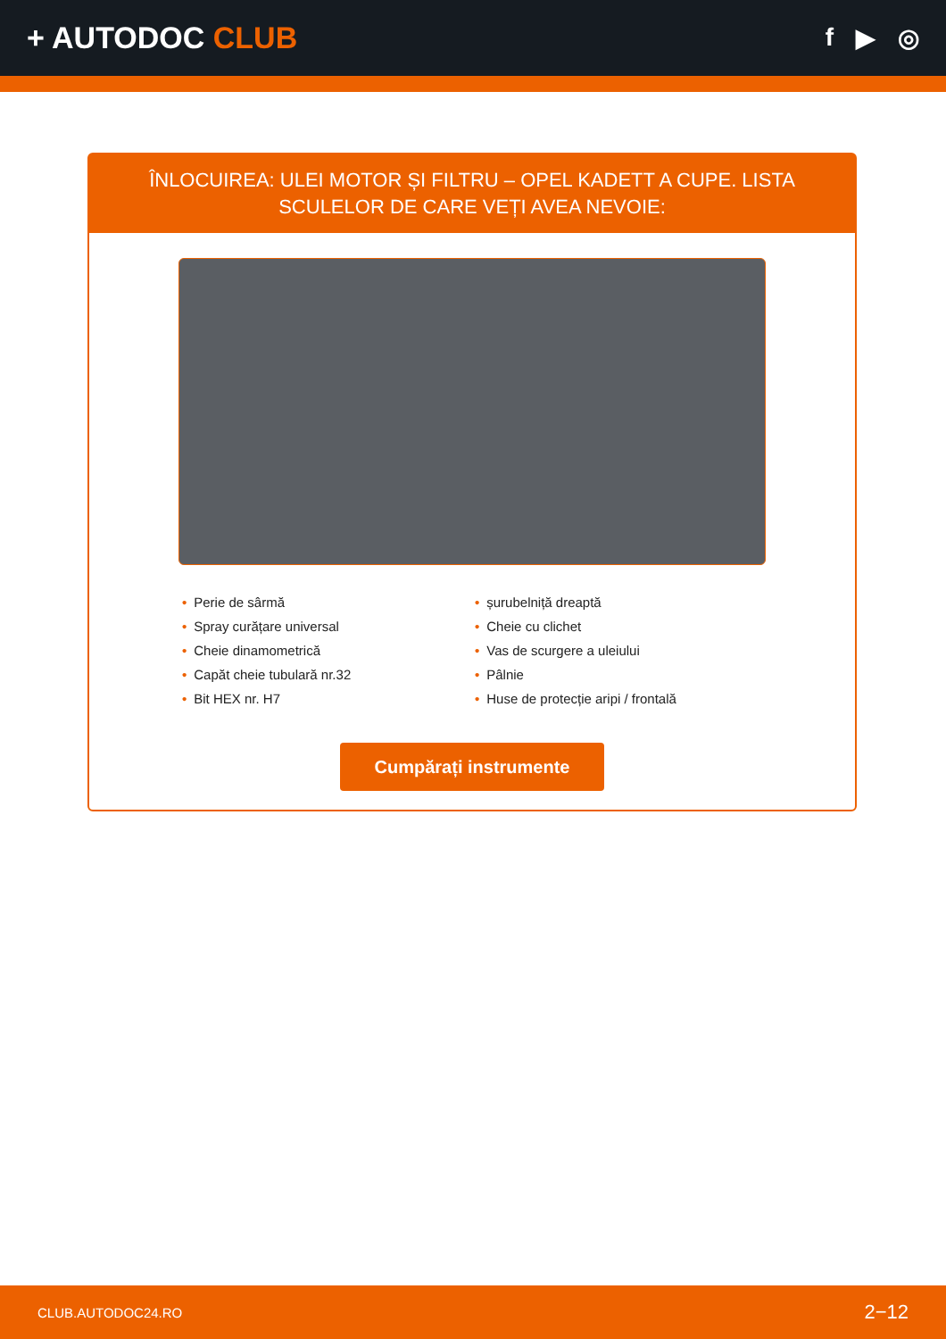+ AUTODOC CLUB
f ▶ ◎
ÎNLOCUIREA: ULEI MOTOR ȘI FILTRU – OPEL KADETT A CUPE. LISTA SCULELOR DE CARE VEȚI AVEA NEVOIE:
• Perie de sârmă
• Spray curățare universal
• Cheie dinamometrică
• Capăt cheie tubulară nr.32
• Bit HEX nr. H7
• șurubelniță dreaptă
• Cheie cu clichet
• Vas de scurgere a uleiului
• Pâlnie
• Huse de protecție aripi / frontală
Cumpărați instrumente
CLUB.AUTODOC24.RO 2−12